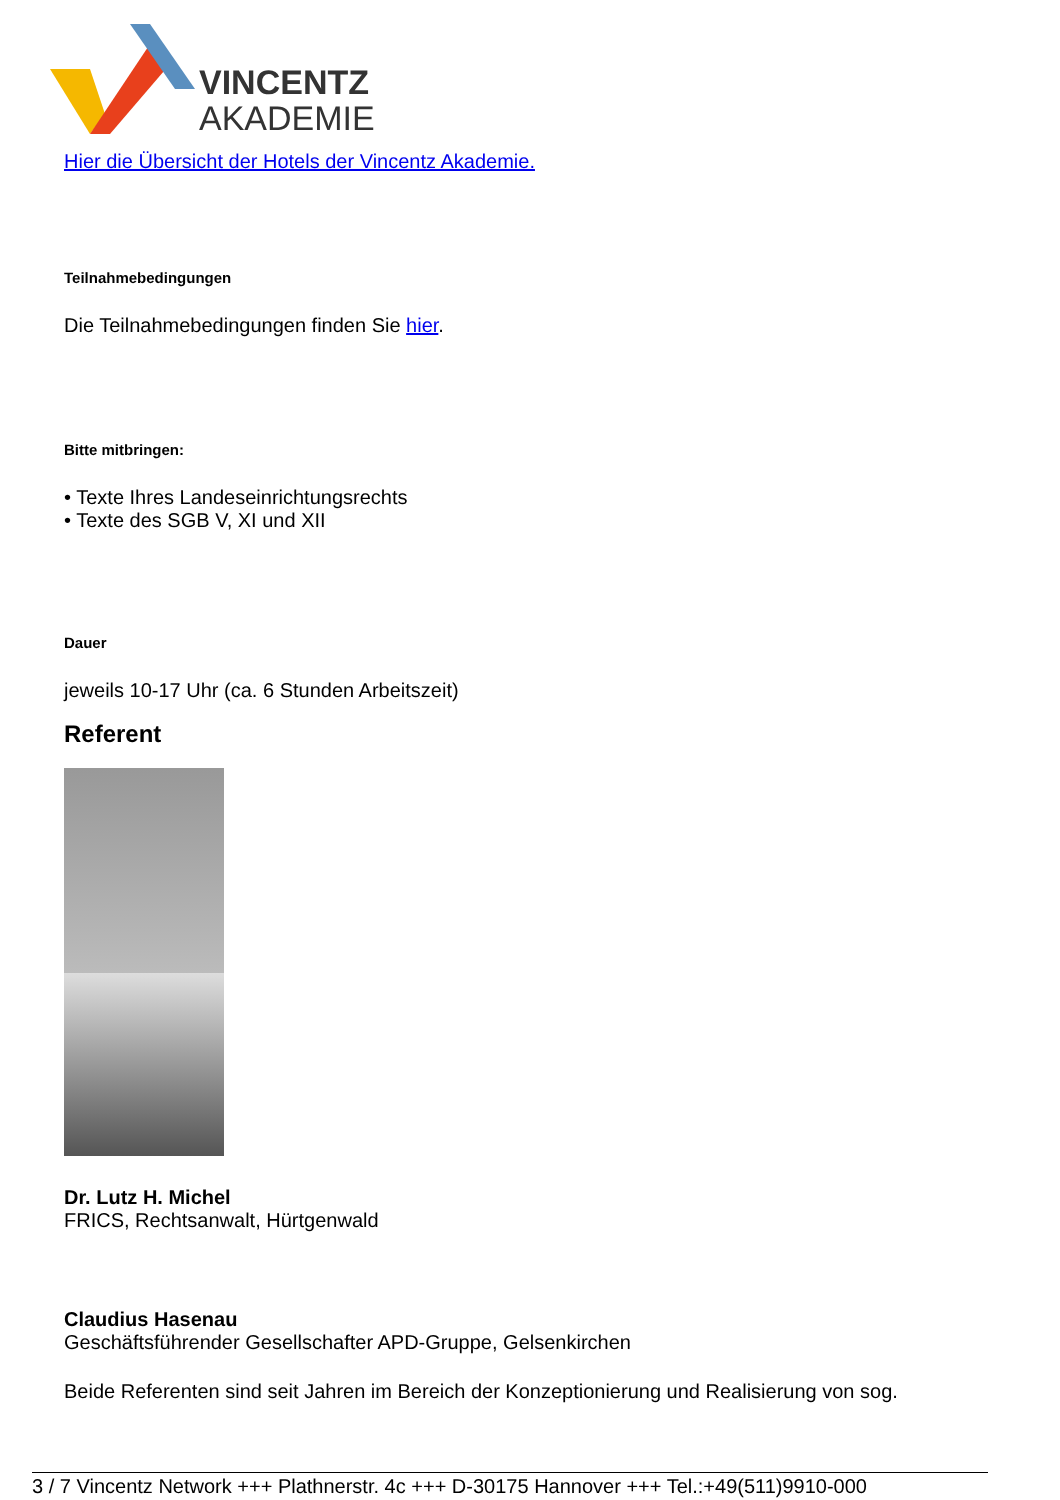VINCENTZ
AKADEMIE
Hier die Übersicht der Hotels der Vincentz Akademie.
Teilnahmebedingungen
Die Teilnahmebedingungen finden Sie hier.
Bitte mitbringen:
• Texte Ihres Landeseinrichtungsrechts
• Texte des SGB V, XI und XII
Dauer
jeweils 10-17 Uhr (ca. 6 Stunden Arbeitszeit)
Referent
Dr. Lutz H. Michel
FRICS, Rechtsanwalt, Hürtgenwald
Claudius Hasenau
Geschäftsführender Gesellschafter APD-Gruppe, Gelsenkirchen
Beide Referenten sind seit Jahren im Bereich der Konzeptionierung und Realisierung von sog.
3 / 7 Vincentz Network +++ Plathnerstr. 4c +++ D-30175 Hannover +++ Tel.:+49(511)9910-000